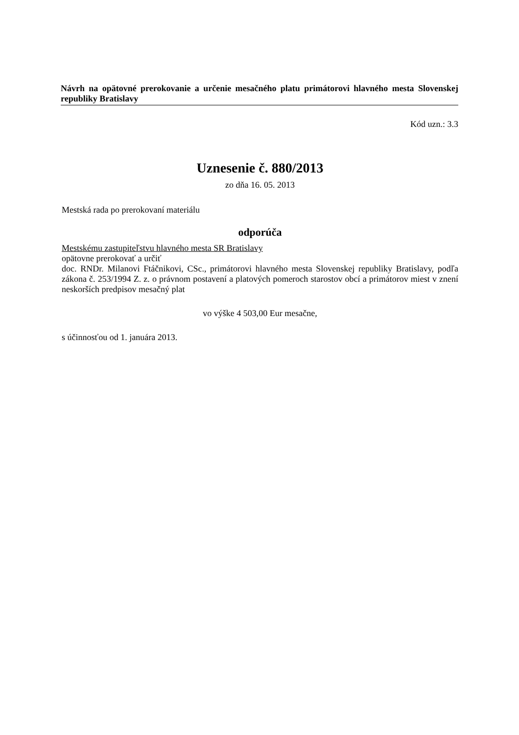Návrh na opätovné prerokovanie a určenie mesačného platu primátorovi hlavného mesta Slovenskej republiky Bratislavy
Kód uzn.: 3.3
Uznesenie č. 880/2013
zo dňa 16. 05. 2013
Mestská rada po prerokovaní materiálu
odporúča
Mestskému zastupiteľstvu hlavného mesta SR Bratislavy
opätovne prerokovať a určiť
doc. RNDr. Milanovi Ftáčnikovi, CSc., primátorovi hlavného mesta Slovenskej republiky Bratislavy, podľa zákona č. 253/1994 Z. z. o právnom postavení a platových pomeroch starostov obcí a primátorov miest v znení neskorších predpisov mesačný plat
vo výške 4 503,00 Eur mesačne,
s účinnosťou od 1. januára 2013.